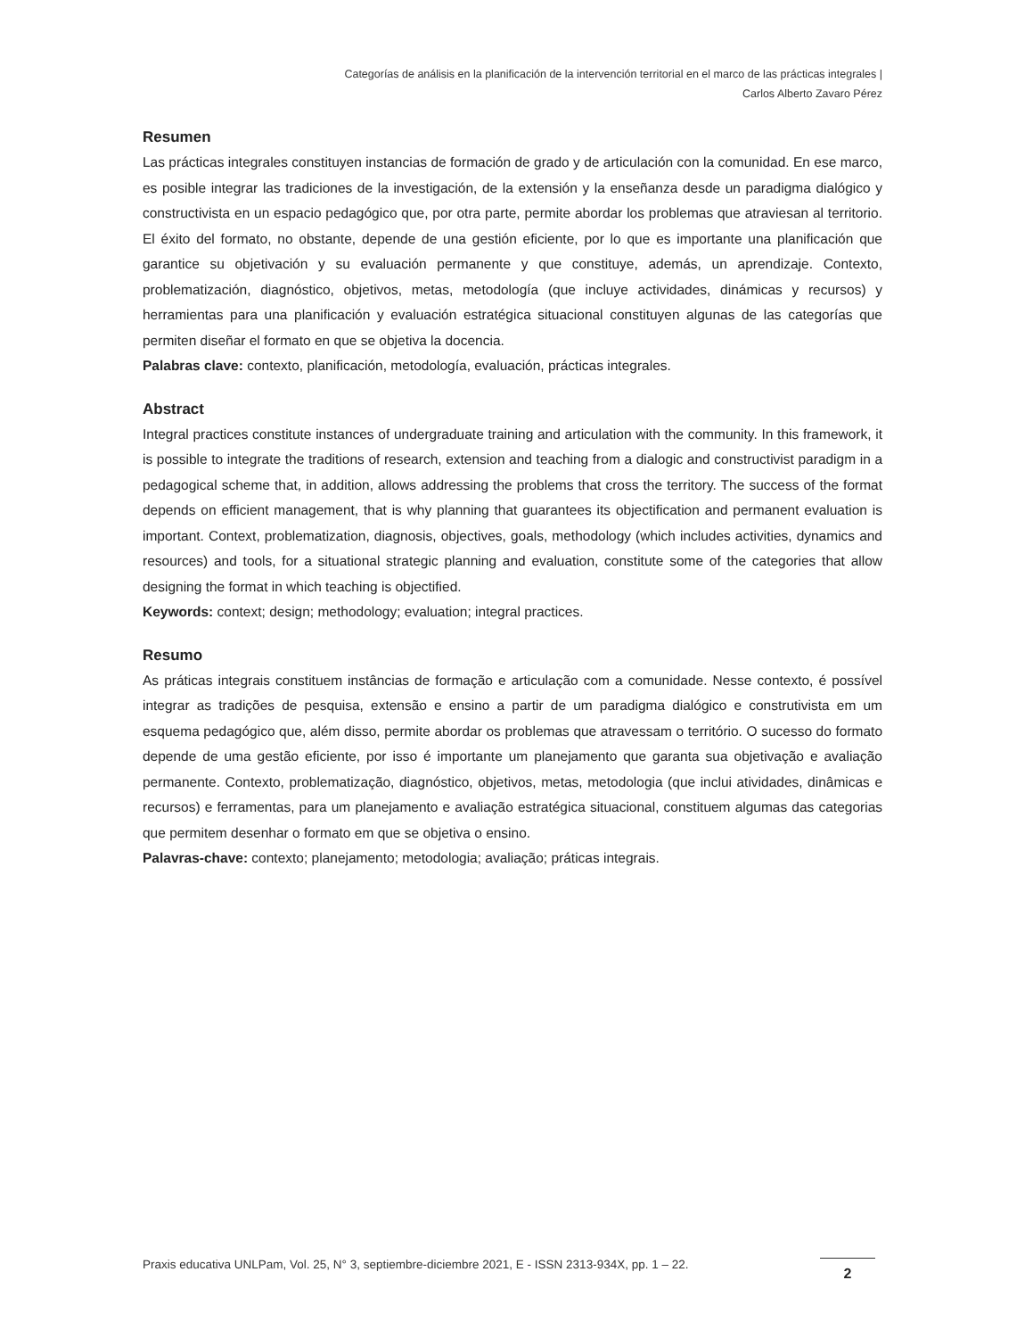Categorías de análisis en la planificación de la intervención territorial en el marco de las prácticas integrales |
Carlos Alberto Zavaro Pérez
Resumen
Las prácticas integrales constituyen instancias de formación de grado y de articulación con la comunidad. En ese marco, es posible integrar las tradiciones de la investigación, de la extensión y la enseñanza desde un paradigma dialógico y constructivista en un espacio pedagógico que, por otra parte, permite abordar los problemas que atraviesan al territorio. El éxito del formato, no obstante, depende de una gestión eficiente, por lo que es importante una planificación que garantice su objetivación y su evaluación permanente y que constituye, además, un aprendizaje. Contexto, problematización, diagnóstico, objetivos, metas, metodología (que incluye actividades, dinámicas y recursos) y herramientas para una planificación y evaluación estratégica situacional constituyen algunas de las categorías que permiten diseñar el formato en que se objetiva la docencia.
Palabras clave: contexto, planificación, metodología, evaluación, prácticas integrales.
Abstract
Integral practices constitute instances of undergraduate training and articulation with the community. In this framework, it is possible to integrate the traditions of research, extension and teaching from a dialogic and constructivist paradigm in a pedagogical scheme that, in addition, allows addressing the problems that cross the territory. The success of the format depends on efficient management, that is why planning that guarantees its objectification and permanent evaluation is important. Context, problematization, diagnosis, objectives, goals, methodology (which includes activities, dynamics and resources) and tools, for a situational strategic planning and evaluation, constitute some of the categories that allow designing the format in which teaching is objectified.
Keywords: context; design; methodology; evaluation; integral practices.
Resumo
As práticas integrais constituem instâncias de formação e articulação com a comunidade. Nesse contexto, é possível integrar as tradições de pesquisa, extensão e ensino a partir de um paradigma dialógico e construtivista em um esquema pedagógico que, além disso, permite abordar os problemas que atravessam o território. O sucesso do formato depende de uma gestão eficiente, por isso é importante um planejamento que garanta sua objetivação e avaliação permanente. Contexto, problematização, diagnóstico, objetivos, metas, metodologia (que inclui atividades, dinâmicas e recursos) e ferramentas, para um planejamento e avaliação estratégica situacional, constituem algumas das categorias que permitem desenhar o formato em que se objetiva o ensino.
Palavras-chave: contexto; planejamento; metodologia; avaliação; práticas integrais.
Praxis educativa UNLPam, Vol. 25, N° 3, septiembre-diciembre 2021, E - ISSN 2313-934X, pp. 1 – 22.
2